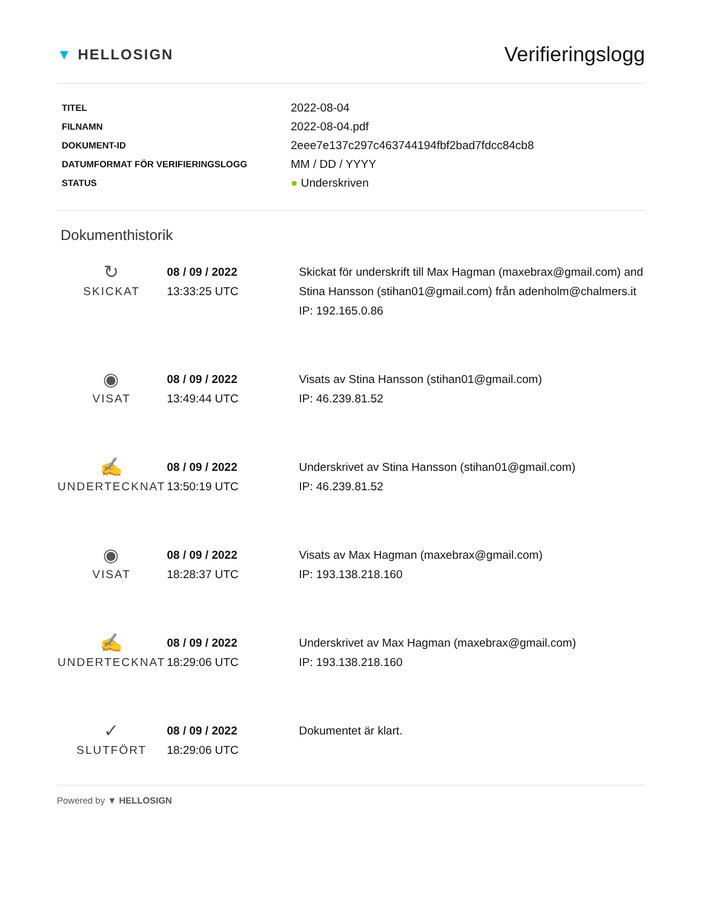▼ HELLOSIGN
Verifieringslogg
| TITEL | 2022-08-04 |
| FILNAMN | 2022-08-04.pdf |
| DOKUMENT-ID | 2eee7e137c297c463744194fbf2bad7fdcc84cb8 |
| DATUMFORMAT FÖR VERIFIERINGSLOGG | MM / DD / YYYY |
| STATUS | ● Underskriven |
Dokumenthistorik
| ↻ SKICKAT | 08 / 09 / 2022 13:33:25 UTC | Skickat för underskrift till Max Hagman (maxebrax@gmail.com) and Stina Hansson (stihan01@gmail.com) från adenholm@chalmers.it IP: 192.165.0.86 |
| ◉ VISAT | 08 / 09 / 2022 13:49:44 UTC | Visats av Stina Hansson (stihan01@gmail.com) IP: 46.239.81.52 |
| ✍ UNDERTECKNAT | 08 / 09 / 2022 13:50:19 UTC | Underskrivet av Stina Hansson (stihan01@gmail.com) IP: 46.239.81.52 |
| ◉ VISAT | 08 / 09 / 2022 18:28:37 UTC | Visats av Max Hagman (maxebrax@gmail.com) IP: 193.138.218.160 |
| ✍ UNDERTECKNAT | 08 / 09 / 2022 18:29:06 UTC | Underskrivet av Max Hagman (maxebrax@gmail.com) IP: 193.138.218.160 |
| ✓ SLUTFÖRT | 08 / 09 / 2022 18:29:06 UTC | Dokumentet är klart. |
Powered by ▼ HELLOSIGN